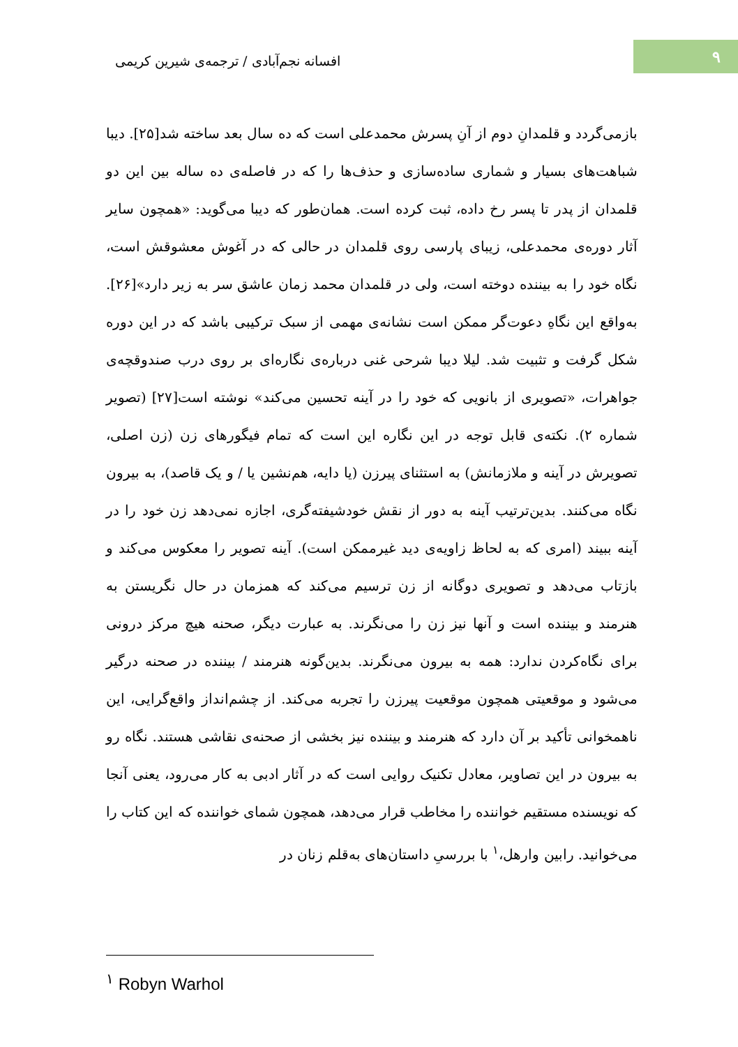۹
افسانه نجم‌آبادی / ترجمه‌ی شیرین کریمی
بازمی‌گردد و قلمدانِ دوم از آنِ پسرش محمدعلی است که ده سال بعد ساخته شد[۲۵]. دیبا شباهت‌های بسیار و شماری ساده‌سازی و حذف‌ها را که در فاصله‌ی ده ساله بین این دو قلمدان از پدر تا پسر رخ داده، ثبت کرده است. همان‌طور که دیبا می‌گوید: «همچون سایر آثار دوره‌ی محمدعلی، زیبای پارسی روی قلمدان در حالی که در آغوش معشوقش است، نگاه خود را به بیننده دوخته است، ولی در قلمدان محمد زمان عاشق سر به زیر دارد»[۲۶]. به‌واقع این نگاهِ دعوت‌گر ممکن است نشانه‌ی مهمی از سبک ترکیبی باشد که در این دوره شکل گرفت و تثبیت شد. لیلا دیبا شرحی غنی درباره‌ی نگاره‌ای بر روی درب صندوقچه‌ی جواهرات، «تصویری از بانویی که خود را در آینه تحسین می‌کند» نوشته است[۲۷] (تصویر شماره ۲). نکته‌ی قابل توجه در این نگاره این است که تمام فیگورهای زن (زن اصلی، تصویرش در آینه و ملازمانش) به استثنای پیرزن (یا دایه، هم‌نشین یا / و یک قاصد)، به بیرون نگاه می‌کنند. بدین‌ترتیب آینه به دور از نقش خودشیفته‌گری، اجازه نمی‌دهد زن خود را در آینه ببیند (امری که به لحاظ زاویه‌ی دید غیرممکن است). آینه تصویر را معکوس می‌کند و بازتاب می‌دهد و تصویری دوگانه از زن ترسیم می‌کند که همزمان در حال نگریستن به هنرمند و بیننده است و آنها نیز زن را می‌نگرند. به عبارت دیگر، صحنه هیچ مرکز درونی برای نگاه‌کردن ندارد: همه به بیرون می‌نگرند. بدین‌گونه هنرمند / بیننده در صحنه درگیر می‌شود و موقعیتی همچون موقعیت پیرزن را تجربه می‌کند. از چشم‌انداز واقع‌گرایی، این ناهمخوانی تأکید بر آن دارد که هنرمند و بیننده نیز بخشی از صحنه‌ی نقاشی هستند. نگاه رو به بیرون در این تصاویر، معادل تکنیک روایی است که در آثار ادبی به کار می‌رود، یعنی آنجا که نویسنده مستقیم خواننده را مخاطب قرار می‌دهد، همچون شمای خواننده که این کتاب را می‌خوانید. رابین وارهل،<sup>۱</sup> با بررسیِ داستان‌های به‌قلم زنان در
<sup>۱</sup> Robyn Warhol